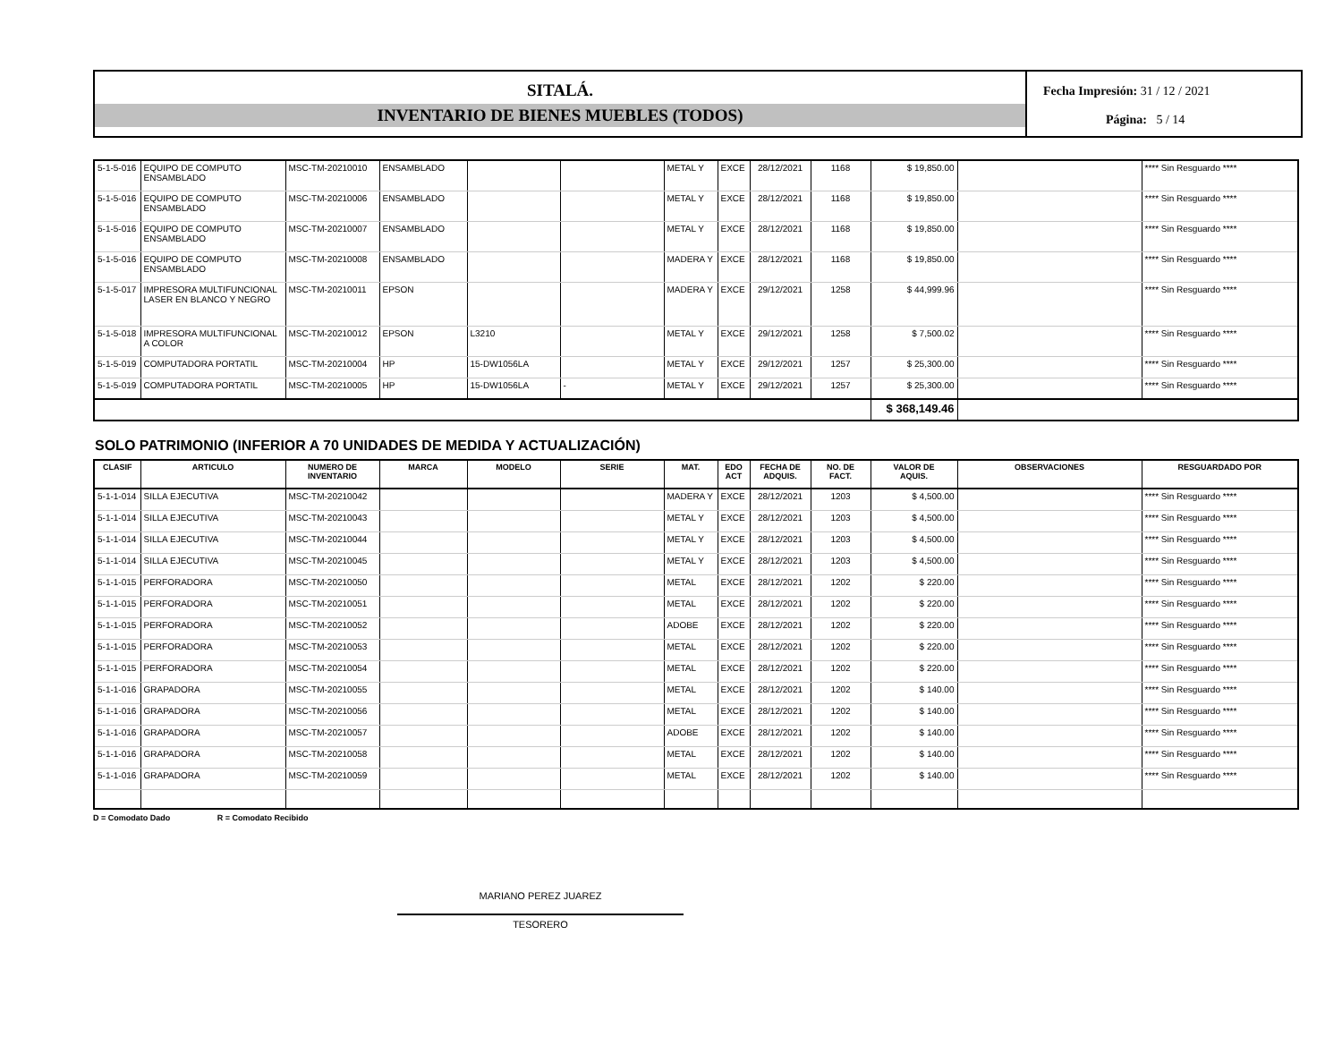SITALÁ.
INVENTARIO DE BIENES MUEBLES (TODOS)
Fecha Impresión: 31 / 12 / 2021
Página: 5 / 14
| 5-1-5-016 | EQUIPO DE COMPUTO ENSAMBLADO | MSC-TM-20210010 | ENSAMBLADO | | | METAL Y | EXCE | 28/12/2021 | 1168 | $ 19,850.00 | | **** Sin Resguardo **** |
| 5-1-5-016 | EQUIPO DE COMPUTO ENSAMBLADO | MSC-TM-20210006 | ENSAMBLADO | | | METAL Y | EXCE | 28/12/2021 | 1168 | $ 19,850.00 | | **** Sin Resguardo **** |
| 5-1-5-016 | EQUIPO DE COMPUTO ENSAMBLADO | MSC-TM-20210007 | ENSAMBLADO | | | METAL Y | EXCE | 28/12/2021 | 1168 | $ 19,850.00 | | **** Sin Resguardo **** |
| 5-1-5-016 | EQUIPO DE COMPUTO ENSAMBLADO | MSC-TM-20210008 | ENSAMBLADO | | | MADERA Y | EXCE | 28/12/2021 | 1168 | $ 19,850.00 | | **** Sin Resguardo **** |
| 5-1-5-017 | IMPRESORA MULTIFUNCIONAL LASER EN BLANCO Y NEGRO | MSC-TM-20210011 | EPSON | | | MADERA Y | EXCE | 29/12/2021 | 1258 | $ 44,999.96 | | **** Sin Resguardo **** |
| 5-1-5-018 | IMPRESORA MULTIFUNCIONAL A COLOR | MSC-TM-20210012 | EPSON | L3210 | | METAL Y | EXCE | 29/12/2021 | 1258 | $ 7,500.02 | | **** Sin Resguardo **** |
| 5-1-5-019 | COMPUTADORA PORTATIL | MSC-TM-20210004 | HP | 15-DW1056LA | | METAL Y | EXCE | 29/12/2021 | 1257 | $ 25,300.00 | | **** Sin Resguardo **** |
| 5-1-5-019 | COMPUTADORA PORTATIL | MSC-TM-20210005 | HP | 15-DW1056LA | - | METAL Y | EXCE | 29/12/2021 | 1257 | $ 25,300.00 | | **** Sin Resguardo **** |
| | | | | | | | | | | $ 368,149.46 | | |
SOLO PATRIMONIO (INFERIOR A 70 UNIDADES DE MEDIDA Y ACTUALIZACIÓN)
| CLASIF | ARTICULO | NUMERO DE INVENTARIO | MARCA | MODELO | SERIE | MAT. | EDO ACT | FECHA DE ADQUIS. | NO. DE FACT. | VALOR DE AQUIS. | OBSERVACIONES | RESGUARDADO POR |
| --- | --- | --- | --- | --- | --- | --- | --- | --- | --- | --- | --- | --- |
| 5-1-1-014 | SILLA EJECUTIVA | MSC-TM-20210042 | | | | MADERA Y | EXCE | 28/12/2021 | 1203 | $ 4,500.00 | | **** Sin Resguardo **** |
| 5-1-1-014 | SILLA EJECUTIVA | MSC-TM-20210043 | | | | METAL Y | EXCE | 28/12/2021 | 1203 | $ 4,500.00 | | **** Sin Resguardo **** |
| 5-1-1-014 | SILLA EJECUTIVA | MSC-TM-20210044 | | | | METAL Y | EXCE | 28/12/2021 | 1203 | $ 4,500.00 | | **** Sin Resguardo **** |
| 5-1-1-014 | SILLA EJECUTIVA | MSC-TM-20210045 | | | | METAL Y | EXCE | 28/12/2021 | 1203 | $ 4,500.00 | | **** Sin Resguardo **** |
| 5-1-1-015 | PERFORADORA | MSC-TM-20210050 | | | | METAL | EXCE | 28/12/2021 | 1202 | $ 220.00 | | **** Sin Resguardo **** |
| 5-1-1-015 | PERFORADORA | MSC-TM-20210051 | | | | METAL | EXCE | 28/12/2021 | 1202 | $ 220.00 | | **** Sin Resguardo **** |
| 5-1-1-015 | PERFORADORA | MSC-TM-20210052 | | | | ADOBE | EXCE | 28/12/2021 | 1202 | $ 220.00 | | **** Sin Resguardo **** |
| 5-1-1-015 | PERFORADORA | MSC-TM-20210053 | | | | METAL | EXCE | 28/12/2021 | 1202 | $ 220.00 | | **** Sin Resguardo **** |
| 5-1-1-015 | PERFORADORA | MSC-TM-20210054 | | | | METAL | EXCE | 28/12/2021 | 1202 | $ 220.00 | | **** Sin Resguardo **** |
| 5-1-1-016 | GRAPADORA | MSC-TM-20210055 | | | | METAL | EXCE | 28/12/2021 | 1202 | $ 140.00 | | **** Sin Resguardo **** |
| 5-1-1-016 | GRAPADORA | MSC-TM-20210056 | | | | METAL | EXCE | 28/12/2021 | 1202 | $ 140.00 | | **** Sin Resguardo **** |
| 5-1-1-016 | GRAPADORA | MSC-TM-20210057 | | | | ADOBE | EXCE | 28/12/2021 | 1202 | $ 140.00 | | **** Sin Resguardo **** |
| 5-1-1-016 | GRAPADORA | MSC-TM-20210058 | | | | METAL | EXCE | 28/12/2021 | 1202 | $ 140.00 | | **** Sin Resguardo **** |
| 5-1-1-016 | GRAPADORA | MSC-TM-20210059 | | | | METAL | EXCE | 28/12/2021 | 1202 | $ 140.00 | | **** Sin Resguardo **** |
D = Comodato Dado R = Comodato Recibido
MARIANO PEREZ JUAREZ
TESORERO